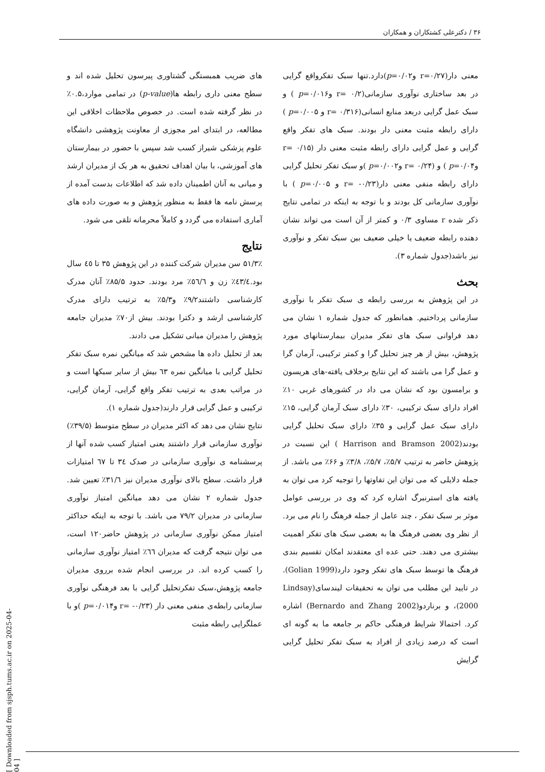۳۶ / دکترعلی کشتکاران و همکاران
های ضریب همبستگی گشتاوری پیرسون تحلیل شده اند و سطح معنی داری رابطه ها(p-value) در تمامی موارد،۰.۵٪ در نظر گرفته شده است. در خصوص ملاحظات اخلاقی این مطالعه، در ابتدای امر مجوزی از معاونت پژوهشی دانشگاه علوم پزشکی شیراز کسب شد سپس با حضور در بیمارستان های آموزشی، با بیان اهداف تحقیق به هر یک از مدیران ارشد و میانی به آنان اطمینان داده شد که اطلاعات بدست آمده از پرسش نامه ها فقط به منظور پژوهش و به صورت داده های آماری استفاده می گردد و کاملاً محرمانه تلقی می شود.
نتایج
۵۱/۳٪ سن مدیران شرکت کننده در این پژوهش ۳۵ تا ٤٥ سال بود.٤٣/٤٪ زن و ٥٦/٦٪ مرد بودند. حدود ۸۵/۵٪ آنان مدرک کارشناسی داشتند۹/۲٪ و۵/۳٪ به ترتیب دارای مدرک کارشناسی ارشد و دکترا بودند. بیش از۷۰٪ مدیران جامعه پژوهش را مدیران میانی تشکیل می دادند.
بعد از تحلیل داده ها مشخص شد که میانگین نمره سبک تفکر تحلیل گرایی با میانگین نمره ٦٣ بیش از سایر سبکها است و در مراتب بعدی به ترتیب تفکر واقع گرایی، آرمان گرایی، ترکیبی و عمل گرایی قرار دارند(جدول شماره ۱).
نتایج نشان می دهد که اکثر مدیران در سطح متوسط (۳۹/۵٪) نوآوری سازمانی قرار داشتند یعنی امتیاز کسب شده آنها از پرسشنامه ی نوآوری سازمانی در صدک ٣٤ تا ٦٧ امتیازات قرار داشت. سطح بالای نوآوری مدیران نیز ۳۱/٦٪ تعیین شد. جدول شماره ۲ نشان می دهد میانگین امتیاز نوآوری سازمانی در مدیران ۷۹/۲ می باشد. با توجه به اینکه حداکثر امتیاز ممکن نوآوری سازمانی در پژوهش حاضر۱۲۰ است، می توان نتیجه گرفت که مدیران ٦٦٪ امتیاز نوآوری سازمانی را کسب کرده اند. در بررسی انجام شده برروی مدیران جامعه پژوهش،سبک تفکرتحلیل گرایی با بعد فرهنگی نوآوری سازمانی رابطه‌ی منفی معنی دار (r= -۰/۲۳ وp=۰/۰۱۴ )و با عملگرایی رابطه مثبت
معنی دار(r=۰/۲۷ وp=۰/۰۲)دارد.تنها سبک تفکرواقع گرایی در بعد ساختاری نوآوری سازمانی(r= ۰/۲ وp=۰/۰۱۶ ) و سبک عمل گرایی دربعد منابع انسانی(r= ۰/۳۱۶ و p=۰/۰۰۵ ) دارای رابطه مثبت معنی دار بودند. سبک های تفکر واقع گرایی و عمل گرایی دارای رابطه مثبت معنی دار (r= ۰/۱۵ وp=۰/۰۴ ) و (r= ۰/۲۴ وp=۰/۰۰۲ )و سبک تفکر تحلیل گرایی دارای رابطه منفی معنی دار(r= -۰/۲۳ و p=۰/۰۰۵ ) با نوآوری سازمانی کل بودند و با توجه به اینکه در تمامی نتایج ذکر شده r مساوی ۰/۳ و کمتر از آن است می تواند نشان دهنده رابطه ضعیف یا خیلی ضعیف بین سبک تفکر و نوآوری نیز باشد(جدول شماره ۳).
بحث
در این پژوهش به بررسی رابطه ی سبک تفکر با نوآوری سازمانی پرداختیم. همانطور که جدول شماره ۱ نشان می دهد فراوانی سبک های تفکر مدیران بیمارستانهای مورد پژوهش، بیش از هر چیز تحلیل گرا و کمتر ترکیبی، آرمان گرا و عمل گرا می باشند که این نتایج برخلاف یافته-های هریسون و برامسون بود که نشان می داد در کشورهای غربی ۱۰٪ افراد دارای سبک ترکیبی، ۳۰٪ دارای سبک آرمان گرایی، ۱۵٪ دارای سبک عمل گرایی و ۳۵٪ دارای سبک تحلیل گرایی بودند(Harrison and Bramson 2002 ) این نسبت در پژوهش حاضر به ترتیب ۵/۷٪، ۵/۷٪، ۳/۸٪ و ۶۶٪ می باشد. از جمله دلایلی که می توان این تفاوتها را توجیه کرد می توان به یافته های استرنبرگ اشاره کرد که وی در بررسی عوامل موثر بر سبک تفکر ، چند عامل از جمله فرهنگ را نام می برد. از نظر وی بعضی فرهنگ ها به بعضی سبک های تفکر اهمیت بیشتری می دهند. حتی عده ای معتقدند امکان تقسیم بندی فرهنگ ها توسط سبک های تفکر وجود دارد(Golian 1999). در تایید این مطلب می توان به تحقیقات لیندسای(Lindsay 2000)، و برناردو(Bernardo and Zhang 2002) اشاره کرد. احتمالا شرایط فرهنگی حاکم بر جامعه ما به گونه ای است که درصد زیادی از افراد به سبک تفکر تحلیل گرایی گرایش
[ Downloaded from sjsph.tums.ac.ir on 2025-04-04 ]